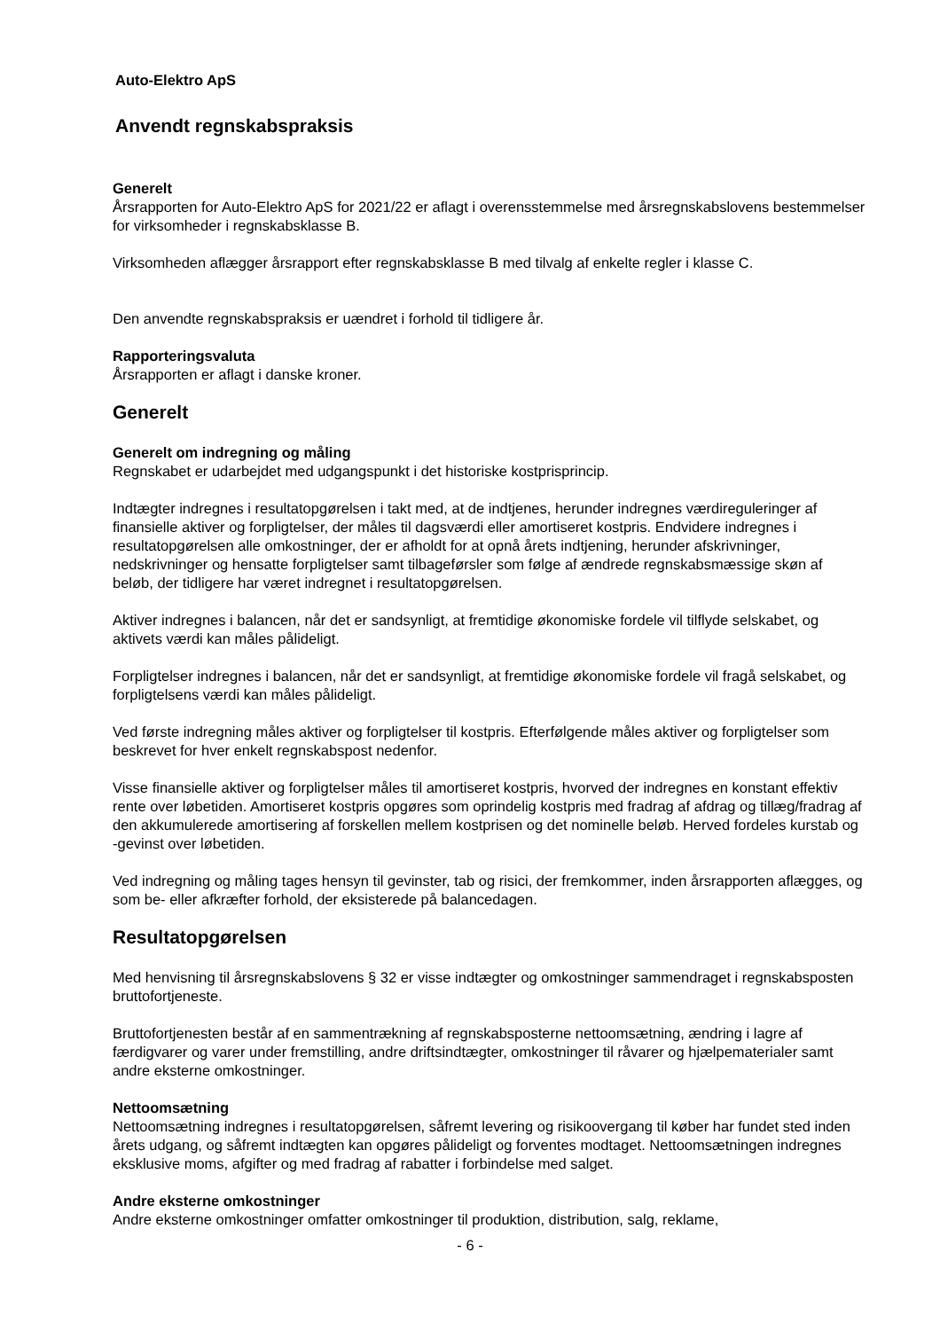Auto-Elektro ApS
Anvendt regnskabspraksis
Generelt
Årsrapporten for Auto-Elektro ApS for 2021/22 er aflagt i overensstemmelse med årsregnskabslovens bestemmelser for virksomheder i regnskabsklasse B.
Virksomheden aflægger årsrapport efter regnskabsklasse B med tilvalg af enkelte regler i klasse C.
Den anvendte regnskabspraksis er uændret i forhold til tidligere år.
Rapporteringsvaluta
Årsrapporten er aflagt i danske kroner.
Generelt
Generelt om indregning og måling
Regnskabet er udarbejdet med udgangspunkt i det historiske kostprisprincip.
Indtægter indregnes i resultatopgørelsen i takt med, at de indtjenes, herunder indregnes værdireguleringer af finansielle aktiver og forpligtelser, der måles til dagsværdi eller amortiseret kostpris. Endvidere indregnes i resultatopgørelsen alle omkostninger, der er afholdt for at opnå årets indtjening, herunder afskrivninger, nedskrivninger og hensatte forpligtelser samt tilbageførsler som følge af ændrede regnskabsmæssige skøn af beløb, der tidligere har været indregnet i resultatopgørelsen.
Aktiver indregnes i balancen, når det er sandsynligt, at fremtidige økonomiske fordele vil tilflyde selskabet, og aktivets værdi kan måles pålideligt.
Forpligtelser indregnes i balancen, når det er sandsynligt, at fremtidige økonomiske fordele vil fragå selskabet, og forpligtelsens værdi kan måles pålideligt.
Ved første indregning måles aktiver og forpligtelser til kostpris. Efterfølgende måles aktiver og forpligtelser som beskrevet for hver enkelt regnskabspost nedenfor.
Visse finansielle aktiver og forpligtelser måles til amortiseret kostpris, hvorved der indregnes en konstant effektiv rente over løbetiden. Amortiseret kostpris opgøres som oprindelig kostpris med fradrag af afdrag og tillæg/fradrag af den akkumulerede amortisering af forskellen mellem kostprisen og det nominelle beløb. Herved fordeles kurstab og -gevinst over løbetiden.
Ved indregning og måling tages hensyn til gevinster, tab og risici, der fremkommer, inden årsrapporten aflægges, og som be- eller afkræfter forhold, der eksisterede på balancedagen.
Resultatopgørelsen
Med henvisning til årsregnskabslovens § 32 er visse indtægter og omkostninger sammendraget i regnskabsposten bruttofortjeneste.
Bruttofortjenesten består af en sammentrækning af regnskabsposterne nettoomsætning, ændring i lagre af færdigvarer og varer under fremstilling, andre driftsindtægter, omkostninger til råvarer og hjælpematerialer samt andre eksterne omkostninger.
Nettoomsætning
Nettoomsætning indregnes i resultatopgørelsen, såfremt levering og risikoovergang til køber har fundet sted inden årets udgang, og såfremt indtægten kan opgøres pålideligt og forventes modtaget. Nettoomsætningen indregnes eksklusive moms, afgifter og med fradrag af rabatter i forbindelse med salget.
Andre eksterne omkostninger
Andre eksterne omkostninger omfatter omkostninger til produktion, distribution, salg, reklame,
- 6 -